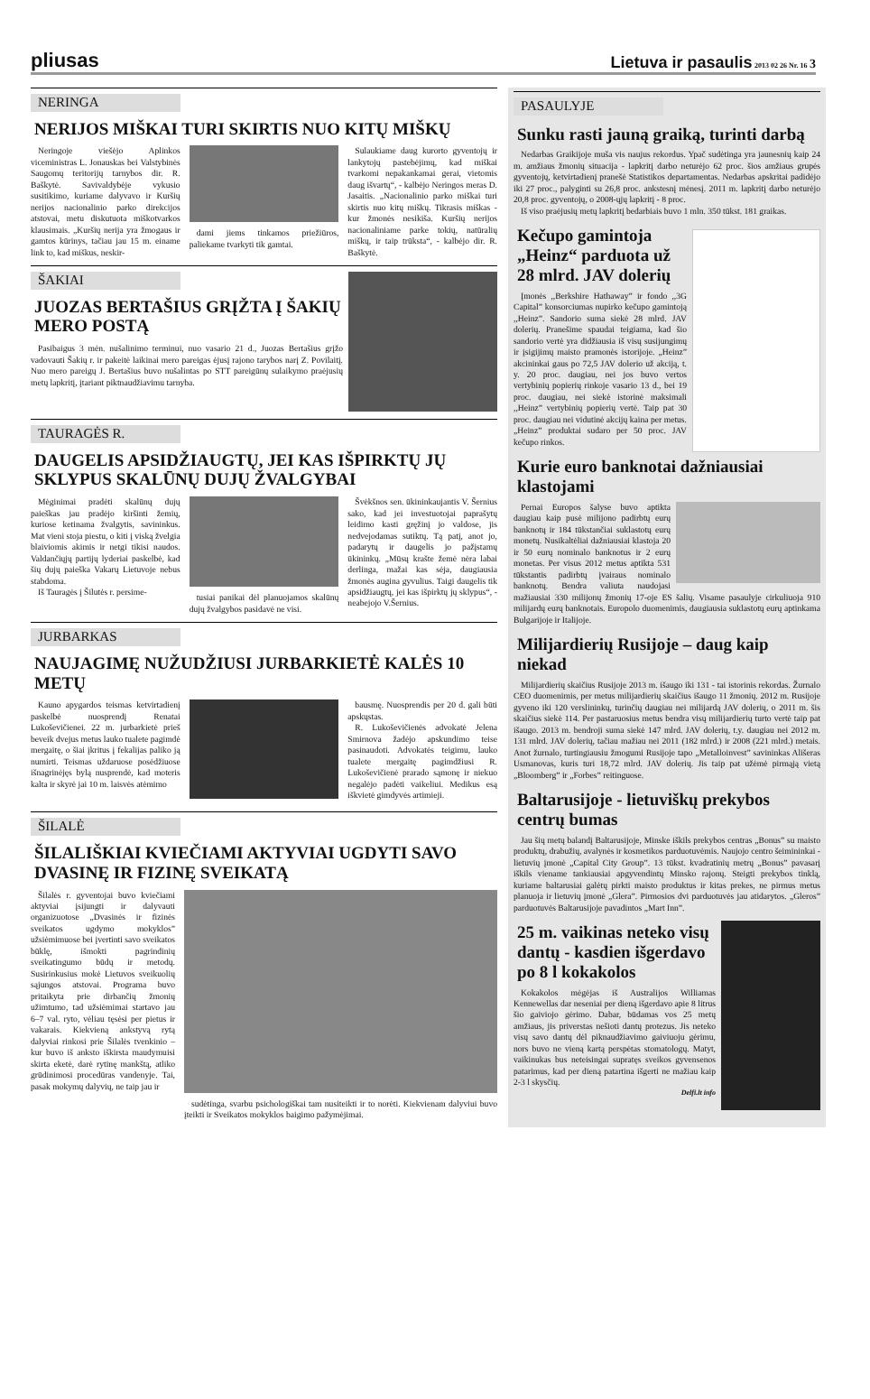pliusas Lietuva ir pasaulis 2013 02 26 Nr. 16 3
NERINGA
NERIJOS MIŠKAI TURI SKIRTIS NUO KITŲ MIŠKŲ
Neringoje viešėjo Aplinkos viceministras L. Jonauskas bei Valstybinės Saugomų teritorijų tarnybos dir. R. Baškytė. Savivaldybėje vykusio susitikimo, kuriame dalyvavo ir Kuršių nerijos nacionalinio parko direkcijos atstovai, metu diskutuota miškotvarkos klausimais. „Kuršių nerija yra žmogaus ir gamtos kūrinys, tačiau jau 15 m. einame link to, kad miškus, neskir-
dami jiems tinkamos priežiūros, paliekame tvarkyti tik gamtai.
Sulaukiame daug kurorto gyventojų ir lankytojų pastebėjimų, kad miškai tvarkomi nepakankamai gerai, vietomis daug išvartų“, - kalbėjo Neringos meras D. Jasaitis. „Nacionalinio parko miškai turi skirtis nuo kitų miškų. Tikrasis miškas - kur žmonės nesikiša. Kuršių nerijos nacionaliniame parke tokių, natūralių miškų, ir taip trūksta“, - kalbėjo dir. R. Baškytė.
ŠAKIAI
JUOZAS BERTAŠIUS GRĮŽTA Į ŠAKIŲ MERO POSTĄ
Pasibaigus 3 mėn. nušalinimo terminui, nuo vasario 21 d., Juozas Bertašius grįžo vadovauti Šakių r. ir pakeitė laikinai mero pareigas ėjusį rajono tarybos narį Z. Povilaitį. Nuo mero pareigų J. Bertašius buvo nušalintas po STT pareigūnų sulaikymo praėjusių metų lapkritį, įtariant piktnaudžiavimu tarnyba.
TAURAGĖS R.
DAUGELIS APSIDŽIAUGTŲ, JEI KAS IŠPIRKTŲ JŲ SKLYPUS SKALŪNŲ DUJŲ ŽVALGYBAI
Mėginimai pradėti skalūnų dujų paieškas jau pradėjo kiršinti žemių, kuriose ketinama žvalgytis, savininkus. Mat vieni stoja piestu, o kiti į viską žvelgia blaiviomis akimis ir netgi tikisi naudos. Valdančiųjų partijų lyderiai paskelbė, kad šių dujų paieška Vakarų Lietuvoje nebus stabdoma.
Iš Tauragės į Šilutės r. persime-
tusiai panikai dėl planuojamos skalūnų dujų žvalgybos pasidavė ne visi.
Švėkšnos sen. ūkininkaujantis V. Šernius sako, kad jei investuotojai paprašytų leidimo kasti gręžinį jo valdose, jis nedvejodamas sutiktų. Tą patį, anot jo, padarytų ir daugelis jo pažįstamų ūkininkų. „Mūsų krašte žemė nėra labai derlinga, mažai kas sėja, daugiausia žmonės augina gyvulius. Taigi daugelis tik apsidžiaugtų, jei kas išpirktų jų sklypus“, - neabejojo V.Šernius.
JURBARKAS
NAUJAGIMĘ NUŽUDŽIUSI JURBARKIETĖ KALĖS 10 METŲ
Kauno apygardos teismas ketvirtadienį paskelbė nuosprendį Renatai Lukoševičienei. 22 m. jurbarkietė prieš beveik dvejus metus lauko tualete pagimdė mergaitę, o šiai įkritus į fekalijas paliko ją numirti. Teismas uždaruose posėdžiuose išnagrinėjęs bylą nusprendė, kad moteris kalta ir skyrė jai 10 m. laisvės atėmimo
bausmę. Nuosprendis per 20 d. gali būti apskųstas.
R. Lukoševičienės advokatė Jelena Smirnova žadėjo apskundimo teise pasinaudoti. Advokatės teigimu, lauko tualete mergaitę pagimdžiusi R. Lukoševičienė prarado sąmonę ir niekuo negalėjo padėti vaikeliui. Medikus esą iškvietė gimdyvės artimieji.
ŠILALĖ
ŠILALIŠKIAI KVIEČIAMI AKTYVIAI UGDYTI SAVO DVASINĘ IR FIZINĘ SVEIKATĄ
Šilalės r. gyventojai buvo kviečiami aktyviai įsijungti ir dalyvauti organizuotose „Dvasinės ir fizinės sveikatos ugdymo mokyklos” užsiėmimuose bei įvertinti savo sveikatos būklę, išmokti pagrindinių sveikatingumo būdų ir metodų. Susirinkusius mokė Lietuvos sveikuolių sąjungos atstovai. Programa buvo pritaikyta prie dirbančių žmonių užimtumo, tad užsiėmimai startavo jau 6–7 val. ryto, vėliau tęsėsi per pietus ir vakarais. Kiekvieną ankstyvą rytą dalyviai rinkosi prie Šilalės tvenkinio – kur buvo iš anksto iškirsta maudymuisi skirta eketė, darė rytinę mankštą, atliko grūdinimosi procedūras vandenyje. Tai, pasak mokymų dalyvių, ne taip jau ir
sudėtinga, svarbu psichologiškai tam nusiteikti ir to norėti. Kiekvienam dalyviui buvo įteikti ir Sveikatos mokyklos baigimo pažymėjimai.
PASAULYJE
Sunku rasti jauną graiką, turinti darbą
Nedarbas Graikijoje muša vis naujus rekordus. Ypač sudėtinga yra jaunesnių kaip 24 m. amžiaus žmonių situacija - lapkritį darbo neturėjo 62 proc. šios amžiaus grupės gyventojų, ketvirtadienį pranešė Statistikos departamentas. Nedarbas apskritai padidėjo iki 27 proc., palyginti su 26,8 proc. ankstesnį mėnesį. 2011 m. lapkritį darbo neturėjo 20,8 proc. gyventojų, o 2008-ųjų lapkritį - 8 proc.
Iš viso praėjusių metų lapkritį bedarbiais buvo 1 mln. 350 tūkst. 181 graikas.
Kečupo gamintoja „Heinz“ parduota už 28 mlrd. JAV dolerių
Įmonės ,,Berkshire Hathaway” ir fondo ,,3G Capital” konsorciumas nupirko kečupo gamintoją ,,Heinz”. Sandorio suma siekė 28 mlrd. JAV dolerių. Pranešime spaudai teigiama, kad šio sandorio vertė yra didžiausia iš visų susijungimų ir įsigijimų maisto pramonės istorijoje. „Heinz” akcininkai gaus po 72,5 JAV dolerio už akciją, t. y. 20 proc. daugiau, nei jos buvo vertos vertybinių popierių rinkoje vasario 13 d., bei 19 proc. daugiau, nei siekė istorinė maksimali ,,Heinz” vertybinių popierių vertė. Taip pat 30 proc. daugiau nei vidutinė akcijų kaina per metus. „Heinz” produktai sudaro per 50 proc. JAV kečupo rinkos.
Kurie euro banknotai dažniausiai klastojami
Pernai Europos šalyse buvo aptikta daugiau kaip pusė milijono padirbtų eurų banknotų ir 184 tūkstančiai suklastotų eurų monetų. Nusikaltėliai dažniausiai klastoja 20 ir 50 eurų nominalo banknotus ir 2 eurų monetas. Per visus 2012 metus aptikta 531 tūkstantis padirbtų įvairaus nominalo banknotų. Bendra valiuta naudojasi mažiausiai 330 milijonų žmonių 17-oje ES šalių. Visame pasaulyje cirkuliuoja 910 milijardų eurų banknotais. Europolo duomenimis, daugiausia suklastotų eurų aptinkama Bulgarijoje ir Italijoje.
Milijardierių Rusijoje – daug kaip niekad
Milijardierių skaičius Rusijoje 2013 m. išaugo iki 131 - tai istorinis rekordas. Žurnalo CEO duomenimis, per metus milijardierių skaičius išaugo 11 žmonių. 2012 m. Rusijoje gyveno iki 120 verslininkų, turinčių daugiau nei milijardą JAV dolerių, o 2011 m. šis skaičius siekė 114. Per pastaruosius metus bendra visų milijardierių turto vertė taip pat išaugo. 2013 m. bendroji suma siekė 147 mlrd. JAV dolerių, t.y. daugiau nei 2012 m. 131 mlrd. JAV dolerių, tačiau mažiau nei 2011 (182 mlrd.) ir 2008 (221 mlrd.) metais. Anot žurnalo, turtingiausiu žmogumi Rusijoje tapo „Metalloinvest” savininkas Ališeras Usmanovas, kuris turi 18,72 mlrd. JAV dolerių. Jis taip pat užėmė pirmąją vietą „Bloomberg” ir „Forbes” reitinguose.
Baltarusijoje - lietuviškų prekybos centrų bumas
Jau šių metų balandį Baltarusijoje, Minske iškils prekybos centras „Bonus” su maisto produktų, drabužių, avalynės ir kosmetikos parduotuvėmis. Naujojo centro šeimininkai - lietuvių įmonė „Capital City Group”. 13 tūkst. kvadratinių metrų „Bonus” pavasarį iškils viename tankiausiai apgyvendintų Minsko rajonų. Steigti prekybos tinklą, kuriame baltarusiai galėtų pirkti maisto produktus ir kitas prekes, ne pirmus metus planuoja ir lietuvių įmonė „Glera”. Pirmosios dvi parduotuvės jau atidarytos. „Gleros” parduotuvės Baltarusijoje pavadintos „Mart Inn”.
25 m. vaikinas neteko visų dantų - kasdien išgerdavo po 8 l kokakolos
Kokakolos mėgėjas iš Australijos Williamas Kennewellas dar neseniai per dieną išgerdavo apie 8 litrus šio gaiviojo gėrimo. Dabar, būdamas vos 25 metų amžiaus, jis priverstas nešioti dantų protezus. Jis neteko visų savo dantų dėl piknaudžiavimo gaiviuoju gėrimu, nors buvo ne vieną kartą perspėtas stomatologų. Matyt, vaikinukas bus neteisingai supratęs sveikos gyvensenos patarimus, kad per dieną patartina išgerti ne mažiau kaip 2-3 l skysčių.
Delfi.lt info